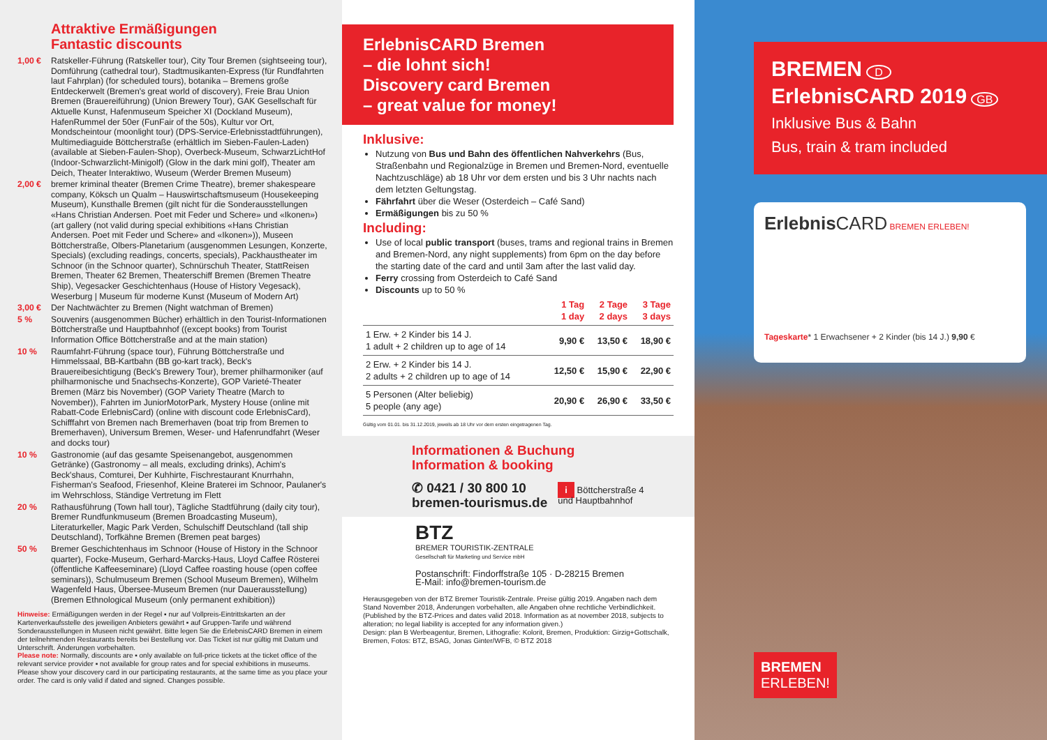Attraktive Ermäßigungen
Fantastic discounts
1,00 € Ratskeller-Führung (Ratskeller tour), City Tour Bremen (sightseeing tour), Domführung (cathedral tour), Stadtmusikanten-Express (für Rundfahrten laut Fahrplan) (for scheduled tours), botanika – Bremens große Entdeckerwelt (Bremen's great world of discovery), Freie Brau Union Bremen (Brauereiführung) (Union Brewery Tour), GAK Gesellschaft für Aktuelle Kunst, Hafenmuseum Speicher XI (Dockland Museum), HafenRummel der 50er (FunFair of the 50s), Kultur vor Ort, Mondscheintour (moonlight tour) (DPS-Service-Erlebnisstadtführungen), Multimediaguide Böttcherstraße (erhältlich im Sieben-Faulen-Laden) (available at Sieben-Faulen-Shop), Overbeck-Museum, SchwarzLichtHof (Indoor-Schwarzlicht-Minigolf) (Glow in the dark mini golf), Theater am Deich, Theater Interaktiwo, Wuseum (Werder Bremen Museum)
2,00 € bremer kriminal theater (Bremen Crime Theatre), bremer shakespeare company, Köksch un Qualm – Hauswirtschaftsmuseum (Housekeeping Museum), Kunsthalle Bremen (gilt nicht für die Sonderausstellungen «Hans Christian Andersen. Poet mit Feder und Schere» und «Ikonen») (art gallery (not valid during special exhibitions «Hans Christian Andersen. Poet mit Feder und Schere» and «Ikonen»)), Museen Böttcherstraße, Olbers-Planetarium (ausgenommen Lesungen, Konzerte, Specials) (excluding readings, concerts, specials), Packhaustheater im Schnoor (in the Schnoor quarter), Schnürschuh Theater, StattReisen Bremen, Theater 62 Bremen, Theaterschiff Bremen (Bremen Theatre Ship), Vegesacker Geschichtenhaus (House of History Vegesack), Weserburg | Museum für moderne Kunst (Museum of Modern Art)
3,00 € Der Nachtwächter zu Bremen (Night watchman of Bremen)
5 % Souvenirs (ausgenommen Bücher) erhältlich in den Tourist-Informationen Böttcherstraße und Hauptbahnhof ((except books) from Tourist Information Office Böttcherstraße and at the main station)
10 % Raumfahrt-Führung (space tour), Führung Böttcherstraße und Himmelssaal, BB-Kartbahn (BB go-kart track), Beck's Brauereibesichtigung (Beck's Brewery Tour), bremer philharmoniker (auf philharmonische und 5nachsechs-Konzerte), GOP Varieté-Theater Bremen (März bis November) (GOP Variety Theatre (March to November)), Fahrten im JuniorMotorPark, Mystery House (online mit Rabatt-Code ErlebnisCard) (online with discount code ErlebnisCard), Schifffahrt von Bremen nach Bremerhaven (boat trip from Bremen to Bremerhaven), Universum Bremen, Weser- und Hafenrundfahrt (Weser and docks tour)
10 % Gastronomie (auf das gesamte Speisenangebot, ausgenommen Getränke) (Gastronomy – all meals, excluding drinks), Achim's Beck'shaus, Comturei, Der Kuhhirte, Fischrestaurant Knurrhahn, Fisherman's Seafood, Friesenhof, Kleine Braterei im Schnoor, Paulaner's im Wehrschloss, Ständige Vertretung im Flett
20 % Rathausführung (Town hall tour), Tägliche Stadtführung (daily city tour), Bremer Rundfunkmuseum (Bremen Broadcasting Museum), Literaturkeller, Magic Park Verden, Schulschiff Deutschland (tall ship Deutschland), Torfkähne Bremen (Bremen peat barges)
50 % Bremer Geschichtenhaus im Schnoor (House of History in the Schnoor quarter), Focke-Museum, Gerhard-Marcks-Haus, Lloyd Caffee Rösterei (öffentliche Kaffeeseminare) (Lloyd Caffee roasting house (open coffee seminars)), Schulmuseum Bremen (School Museum Bremen), Wilhelm Wagenfeld Haus, Übersee-Museum Bremen (nur Dauerausstellung) (Bremen Ethnological Museum (only permanent exhibition))
Hinweise: Ermäßigungen werden in der Regel ▪ nur auf Vollpreis-Eintrittskarten an der Kartenverkaufsstelle des jeweiligen Anbieters gewährt ▪ auf Gruppen-Tarife und während Sonderausstellungen in Museen nicht gewährt. Bitte legen Sie die ErlebnisCARD Bremen in einem der teilnehmenden Restaurants bereits bei Bestellung vor. Das Ticket ist nur gültig mit Datum und Unterschrift. Änderungen vorbehalten.
Please note: Normally, discounts are ▪ only available on full-price tickets at the ticket office of the relevant service provider ▪ not available for group rates and for special exhibitions in museums. Please show your discovery card in our participating restaurants, at the same time as you place your order. The card is only valid if dated and signed. Changes possible.
ErlebnisCARD Bremen
– die lohnt sich!
Discovery card Bremen
– great value for money!
Inklusive:
Nutzung von Bus und Bahn des öffentlichen Nahverkehrs (Bus, Straßenbahn und Regionalzüge in Bremen und Bremen-Nord, eventuelle Nachtzuschläge) ab 18 Uhr vor dem ersten und bis 3 Uhr nachts nach dem letzten Geltungstag.
Fährfahrt über die Weser (Osterdeich – Café Sand)
Ermäßigungen bis zu 50 %
Including:
Use of local public transport (buses, trams and regional trains in Bremen and Bremen-Nord, any night supplements) from 6pm on the day before the starting date of the card and until 3am after the last valid day.
Ferry crossing from Osterdeich to Café Sand
Discounts up to 50 %
| | 1 Tag 1 day | 2 Tage 2 days | 3 Tage 3 days |
| --- | --- | --- | --- |
| 1 Erw. + 2 Kinder bis 14 J. 1 adult + 2 children up to age of 14 | 9,90 € | 13,50 € | 18,90 € |
| 2 Erw. + 2 Kinder bis 14 J. 2 adults + 2 children up to age of 14 | 12,50 € | 15,90 € | 22,90 € |
| 5 Personen (Alter beliebig) 5 people (any age) | 20,90 € | 26,90 € | 33,50 € |
Gültig vom 01.01. bis 31.12.2019, jeweils ab 18 Uhr vor dem ersten eingetragenen Tag.
Informationen & Buchung
Information & booking
✆ 0421 / 30 800 10
bremen-tourismus.de i Böttcherstraße 4
und Hauptbahnhof
BTZ
BREMER TOURISTIK-ZENTRALE
Gesellschaft für Marketing und Service mbH
Postanschrift: Findorffstraße 105 · D-28215 Bremen
E-Mail: info@bremen-tourism.de
Herausgegeben von der BTZ Bremer Touristik-Zentrale. Preise gültig 2019. Angaben nach dem Stand November 2018, Änderungen vorbehalten, alle Angaben ohne rechtliche Verbindlichkeit. (Published by the BTZ-Prices and dates valid 2018. Information as at november 2018, subjects to alteration; no legal liability is accepted for any information given.)
Design: plan B Werbeagentur, Bremen, Lithografie: Kolorit, Bremen, Produktion: Girzig+Gottschalk, Bremen, Fotos: BTZ, BSAG, Jonas Ginter/WFB, © BTZ 2018
BREMEN D
ErlebnisCARD 2019 GB
Inklusive Bus & Bahn
Bus, train & tram included
Erlebnis CARD BREMEN ERLEBEN!
Tageskarte* 1 Erwachsener + 2 Kinder (bis 14 J.) 9,90 €
BREMEN
ERLEBEN!